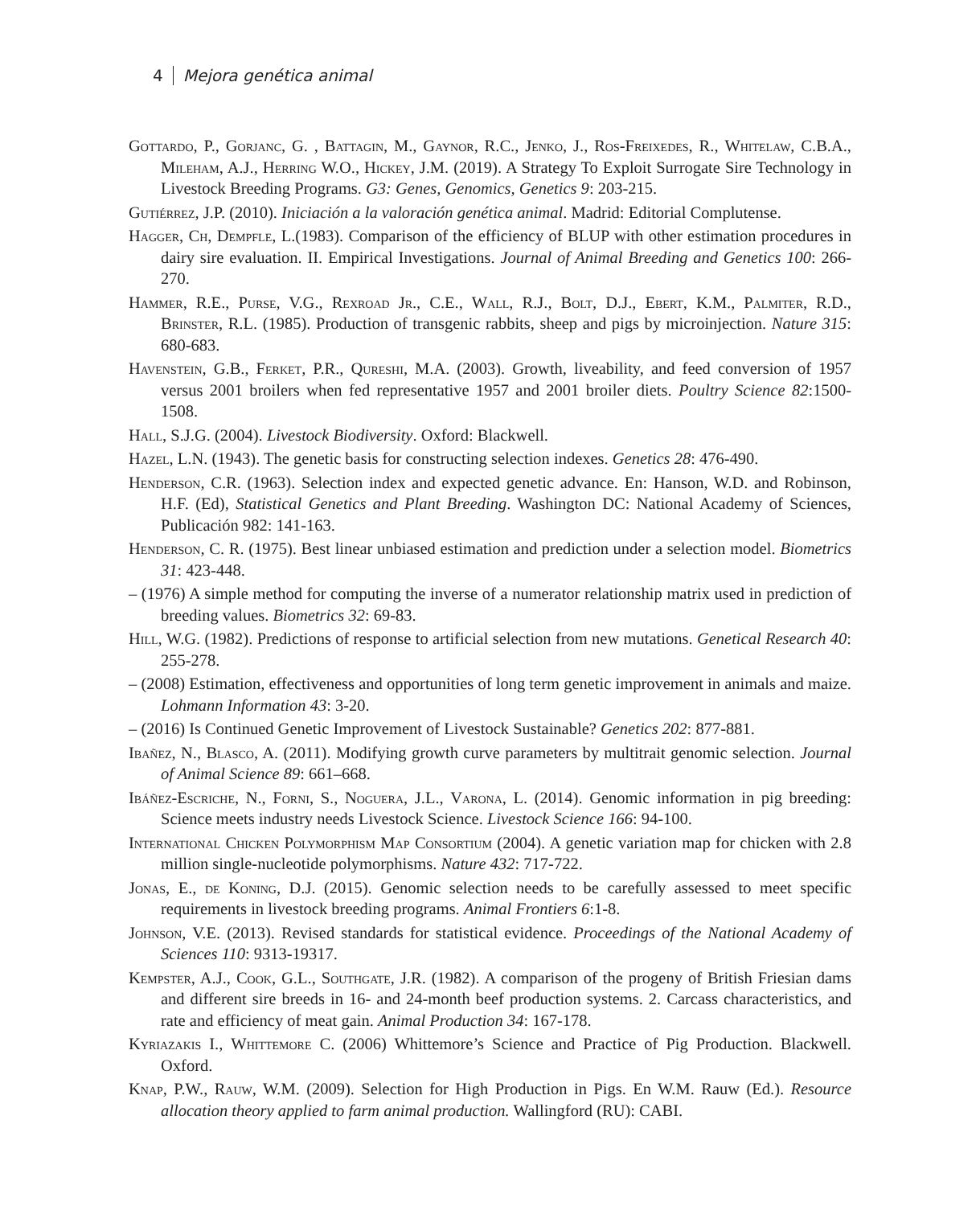4 Mejora genética animal
Gottardo, P., Gorjanc, G. , Battagin, M., Gaynor, R.C., Jenko, J., Ros-Freixedes, R., Whitelaw, C.B.A., Mileham, A.J., Herring W.O., Hickey, J.M. (2019). A Strategy To Exploit Surrogate Sire Technology in Livestock Breeding Programs. G3: Genes, Genomics, Genetics 9: 203-215.
Gutiérrez, J.P. (2010). Iniciación a la valoración genética animal. Madrid: Editorial Complutense.
Hagger, Ch, Dempfle, L.(1983). Comparison of the efficiency of BLUP with other estimation procedures in dairy sire evaluation. II. Empirical Investigations. Journal of Animal Breeding and Genetics 100: 266-270.
Hammer, R.E., Purse, V.G., Rexroad Jr., C.E., Wall, R.J., Bolt, D.J., Ebert, K.M., Palmiter, R.D., Brinster, R.L. (1985). Production of transgenic rabbits, sheep and pigs by microinjection. Nature 315: 680-683.
Havenstein, G.B., Ferket, P.R., Qureshi, M.A. (2003). Growth, liveability, and feed conversion of 1957 versus 2001 broilers when fed representative 1957 and 2001 broiler diets. Poultry Science 82:1500-1508.
Hall, S.J.G. (2004). Livestock Biodiversity. Oxford: Blackwell.
Hazel, L.N. (1943). The genetic basis for constructing selection indexes. Genetics 28: 476-490.
Henderson, C.R. (1963). Selection index and expected genetic advance. En: Hanson, W.D. and Robinson, H.F. (Ed), Statistical Genetics and Plant Breeding. Washington DC: National Academy of Sciences, Publicación 982: 141-163.
Henderson, C. R. (1975). Best linear unbiased estimation and prediction under a selection model. Biometrics 31: 423-448.
– (1976) A simple method for computing the inverse of a numerator relationship matrix used in prediction of breeding values. Biometrics 32: 69-83.
Hill, W.G. (1982). Predictions of response to artificial selection from new mutations. Genetical Research 40: 255-278.
– (2008) Estimation, effectiveness and opportunities of long term genetic improvement in animals and maize. Lohmann Information 43: 3-20.
– (2016) Is Continued Genetic Improvement of Livestock Sustainable? Genetics 202: 877-881.
Ibañez, N., Blasco, A. (2011). Modifying growth curve parameters by multitrait genomic selection. Journal of Animal Science 89: 661–668.
Ibáñez-Escriche, N., Forni, S., Noguera, J.L., Varona, L. (2014). Genomic information in pig breeding: Science meets industry needs Livestock Science. Livestock Science 166: 94-100.
International Chicken Polymorphism Map Consortium (2004). A genetic variation map for chicken with 2.8 million single-nucleotide polymorphisms. Nature 432: 717-722.
Jonas, E., de Koning, D.J. (2015). Genomic selection needs to be carefully assessed to meet specific requirements in livestock breeding programs. Animal Frontiers 6:1-8.
Johnson, V.E. (2013). Revised standards for statistical evidence. Proceedings of the National Academy of Sciences 110: 9313-19317.
Kempster, A.J., Cook, G.L., Southgate, J.R. (1982). A comparison of the progeny of British Friesian dams and different sire breeds in 16- and 24-month beef production systems. 2. Carcass characteristics, and rate and efficiency of meat gain. Animal Production 34: 167-178.
Kyriazakis I., Whittemore C. (2006) Whittemore’s Science and Practice of Pig Production. Blackwell. Oxford.
Knap, P.W., Rauw, W.M. (2009). Selection for High Production in Pigs. En W.M. Rauw (Ed.). Resource allocation theory applied to farm animal production. Wallingford (RU): CABI.